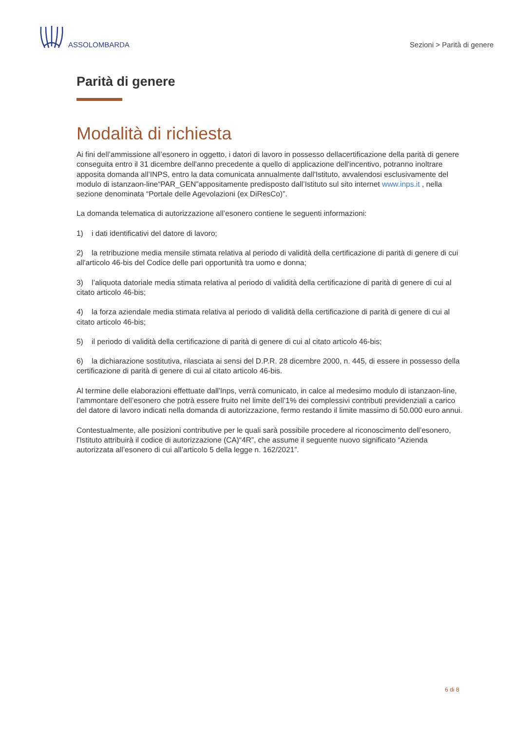ASSOLOMBARDA
Sezioni > Parità di genere
Parità di genere
Modalità di richiesta
Ai fini dell’ammissione all’esonero in oggetto, i datori di lavoro in possesso dellacertificazione della parità di genere conseguita entro il 31 dicembre dell'anno precedente a quello di applicazione dell'incentivo, potranno inoltrare apposita domanda all’INPS, entro la data comunicata annualmente dall'Istituto, avvalendosi esclusivamente del modulo di istanzaon-line“PAR_GEN”appositamente predisposto dall’Istituto sul sito internet www.inps.it , nella sezione denominata “Portale delle Agevolazioni (ex DiResCo)”.
La domanda telematica di autorizzazione all’esonero contiene le seguenti informazioni:
1) i dati identificativi del datore di lavoro;
2) la retribuzione media mensile stimata relativa al periodo di validità della certificazione di parità di genere di cui all'articolo 46-bis del Codice delle pari opportunità tra uomo e donna;
3) l’aliquota datoriale media stimata relativa al periodo di validità della certificazione di parità di genere di cui al citato articolo 46-bis;
4) la forza aziendale media stimata relativa al periodo di validità della certificazione di parità di genere di cui al citato articolo 46-bis;
5) il periodo di validità della certificazione di parità di genere di cui al citato articolo 46-bis;
6) la dichiarazione sostitutiva, rilasciata ai sensi del D.P.R. 28 dicembre 2000, n. 445, di essere in possesso della certificazione di parità di genere di cui al citato articolo 46-bis.
Al termine delle elaborazioni effettuate dall'Inps, verrà comunicato, in calce al medesimo modulo di istanzaon-line, l’ammontare dell’esonero che potrà essere fruito nel limite dell’1% dei complessivi contributi previdenziali a carico del datore di lavoro indicati nella domanda di autorizzazione, fermo restando il limite massimo di 50.000 euro annui.
Contestualmente, alle posizioni contributive per le quali sarà possibile procedere al riconoscimento dell’esonero, l'Istituto attribuirà il codice di autorizzazione (CA)“4R”, che assume il seguente nuovo significato “Azienda autorizzata all’esonero di cui all’articolo 5 della legge n. 162/2021”.
6 di 8